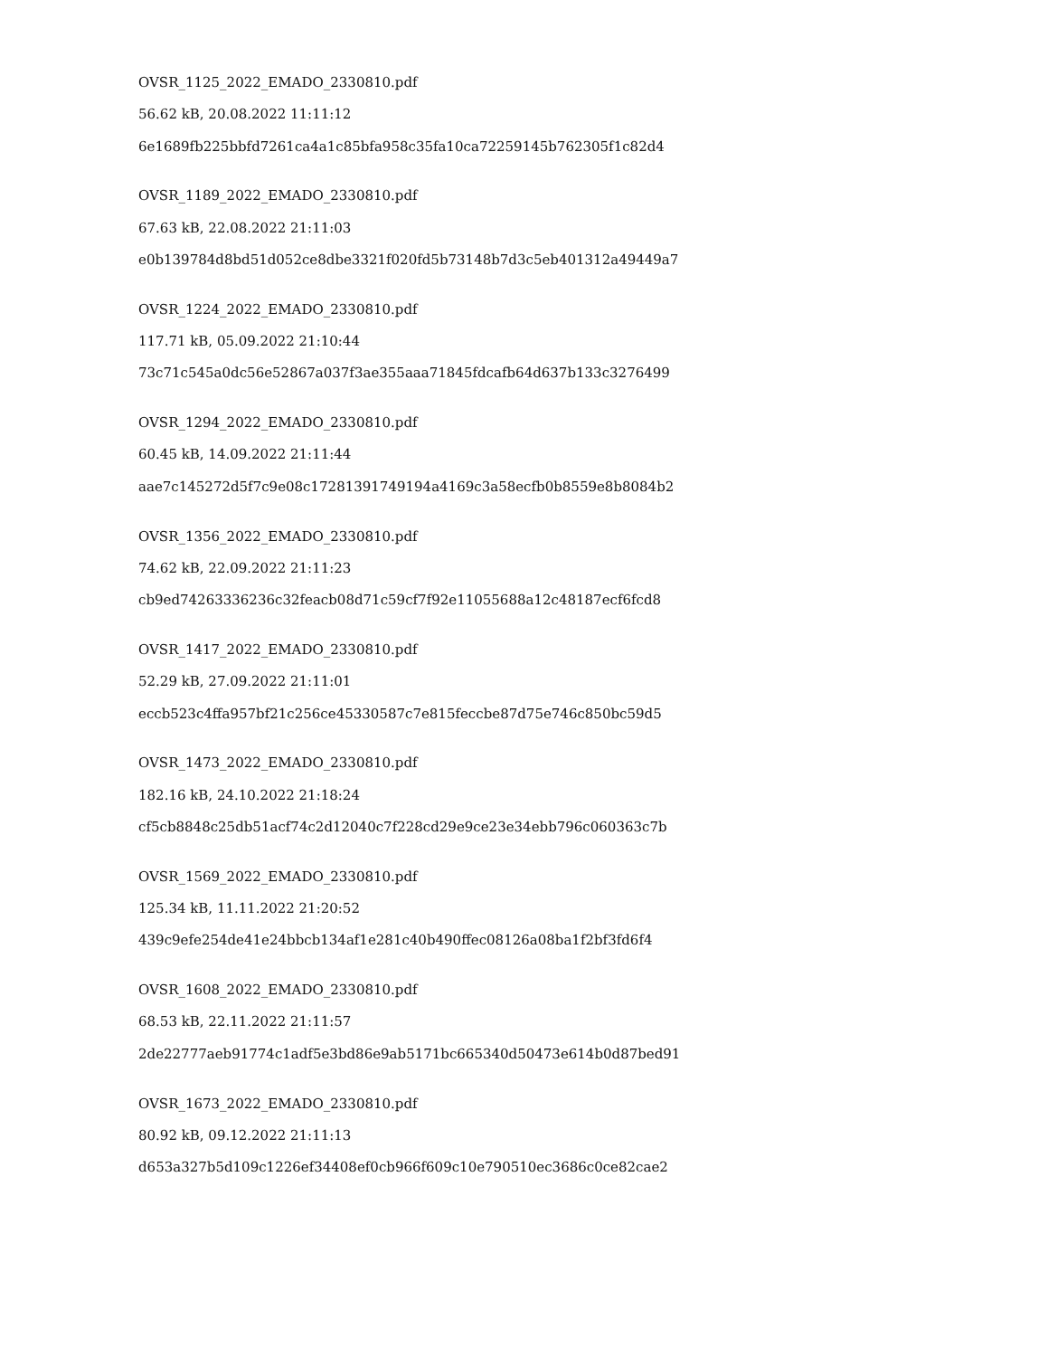OVSR_1125_2022_EMADO_2330810.pdf
56.62 kB, 20.08.2022 11:11:12
6e1689fb225bbfd7261ca4a1c85bfa958c35fa10ca72259145b762305f1c82d4
OVSR_1189_2022_EMADO_2330810.pdf
67.63 kB, 22.08.2022 21:11:03
e0b139784d8bd51d052ce8dbe3321f020fd5b73148b7d3c5eb401312a49449a7
OVSR_1224_2022_EMADO_2330810.pdf
117.71 kB, 05.09.2022 21:10:44
73c71c545a0dc56e52867a037f3ae355aaa71845fdcafb64d637b133c3276499
OVSR_1294_2022_EMADO_2330810.pdf
60.45 kB, 14.09.2022 21:11:44
aae7c145272d5f7c9e08c17281391749194a4169c3a58ecfb0b8559e8b8084b2
OVSR_1356_2022_EMADO_2330810.pdf
74.62 kB, 22.09.2022 21:11:23
cb9ed74263336236c32feacb08d71c59cf7f92e11055688a12c48187ecf6fcd8
OVSR_1417_2022_EMADO_2330810.pdf
52.29 kB, 27.09.2022 21:11:01
eccb523c4ffa957bf21c256ce45330587c7e815feccbe87d75e746c850bc59d5
OVSR_1473_2022_EMADO_2330810.pdf
182.16 kB, 24.10.2022 21:18:24
cf5cb8848c25db51acf74c2d12040c7f228cd29e9ce23e34ebb796c060363c7b
OVSR_1569_2022_EMADO_2330810.pdf
125.34 kB, 11.11.2022 21:20:52
439c9efe254de41e24bbcb134af1e281c40b490ffec08126a08ba1f2bf3fd6f4
OVSR_1608_2022_EMADO_2330810.pdf
68.53 kB, 22.11.2022 21:11:57
2de22777aeb91774c1adf5e3bd86e9ab5171bc665340d50473e614b0d87bed91
OVSR_1673_2022_EMADO_2330810.pdf
80.92 kB, 09.12.2022 21:11:13
d653a327b5d109c1226ef34408ef0cb966f609c10e790510ec3686c0ce82cae2